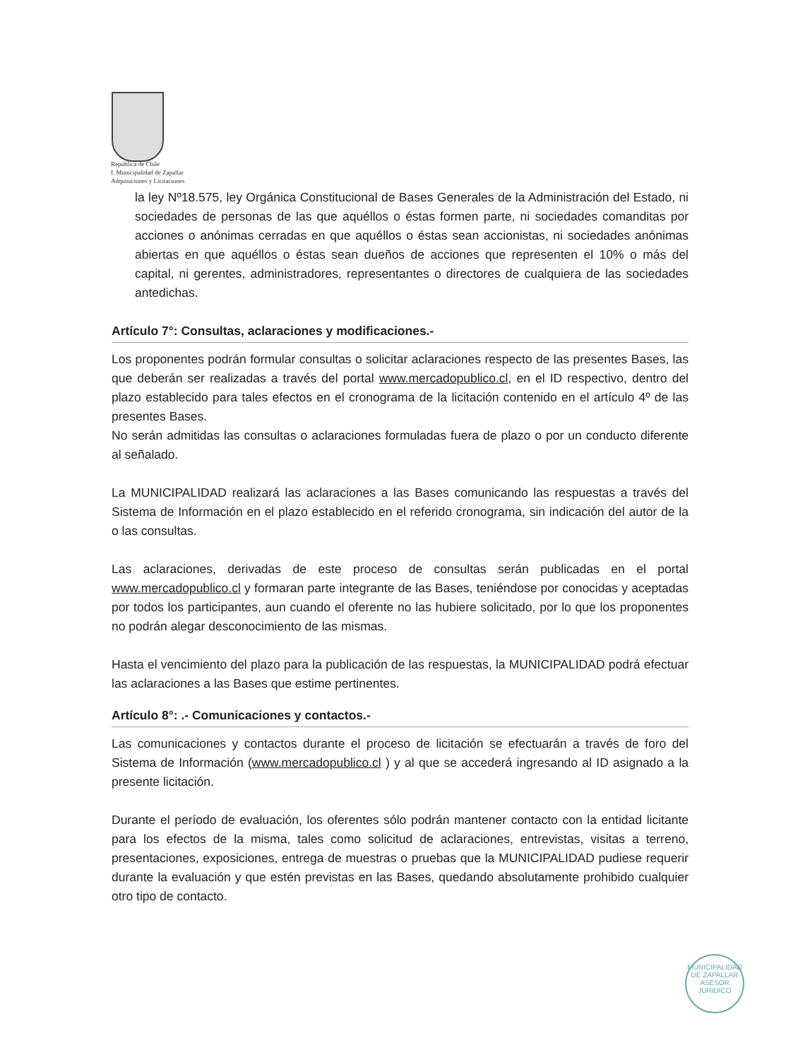República de Chile
I. Municipalidad de Zapallar
Adquisiciones y Licitaciones
la ley Nº18.575, ley Orgánica Constitucional de Bases Generales de la Administración del Estado, ni sociedades de personas de las que aquéllos o éstas formen parte, ni sociedades comanditas por acciones o anónimas cerradas en que aquéllos o éstas sean accionistas, ni sociedades anónimas abiertas en que aquéllos o éstas sean dueños de acciones que representen el 10% o más del capital, ni gerentes, administradores, representantes o directores de cualquiera de las sociedades antedichas.
Artículo 7°: Consultas, aclaraciones y modificaciones.-
Los proponentes podrán formular consultas o solicitar aclaraciones respecto de las presentes Bases, las que deberán ser realizadas a través del portal www.mercadopublico.cl, en el ID respectivo, dentro del plazo establecido para tales efectos en el cronograma de la licitación contenido en el artículo 4º de las presentes Bases.
No serán admitidas las consultas o aclaraciones formuladas fuera de plazo o por un conducto diferente al señalado.
La MUNICIPALIDAD realizará las aclaraciones a las Bases comunicando las respuestas a través del Sistema de Información en el plazo establecido en el referido cronograma, sin indicación del autor de la o las consultas.
Las aclaraciones, derivadas de este proceso de consultas serán publicadas en el portal www.mercadopublico.cl y formaran parte integrante de las Bases, teniéndose por conocidas y aceptadas por todos los participantes, aun cuando el oferente no las hubiere solicitado, por lo que los proponentes no podrán alegar desconocimiento de las mismas.
Hasta el vencimiento del plazo para la publicación de las respuestas, la MUNICIPALIDAD podrá efectuar las aclaraciones a las Bases que estime pertinentes.
Artículo 8°: .- Comunicaciones y contactos.-
Las comunicaciones y contactos durante el proceso de licitación se efectuarán a través de foro del Sistema de Información (www.mercadopublico.cl ) y al que se accederá ingresando al ID asignado a la presente licitación.
Durante el período de evaluación, los oferentes sólo podrán mantener contacto con la entidad licitante para los efectos de la misma, tales como solicitud de aclaraciones, entrevistas, visitas a terreno, presentaciones, exposiciones, entrega de muestras o pruebas que la MUNICIPALIDAD pudiese requerir durante la evaluación y que estén previstas en las Bases, quedando absolutamente prohibido cualquier otro tipo de contacto.
MUNICIPALIDAD DE ZAPALLAR
ASESOR
JURIDICO